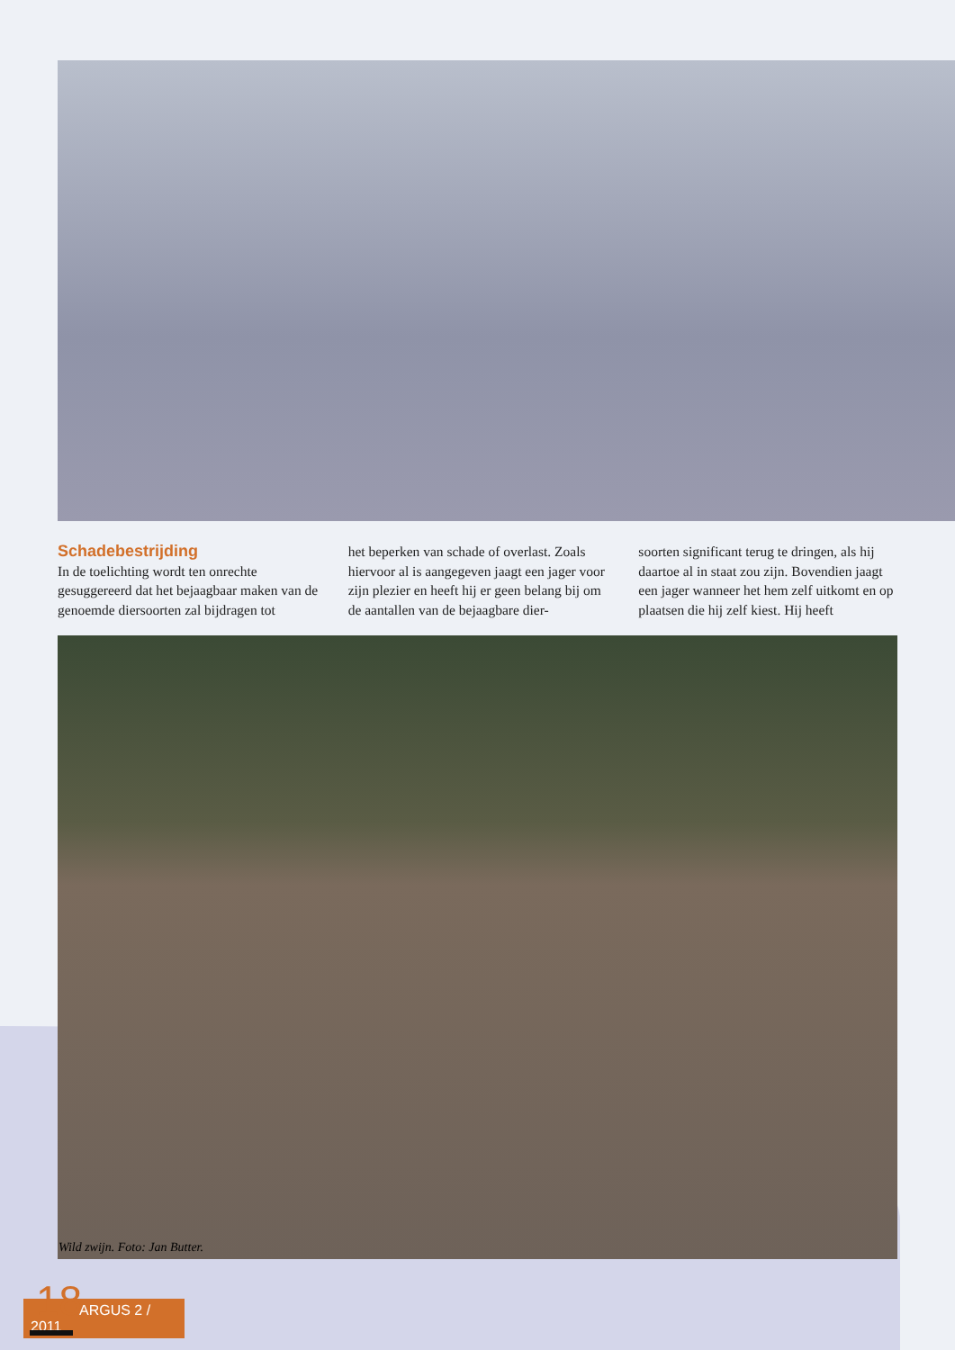Schadebestrijding
In de toelichting wordt ten onrechte gesuggereerd dat het bejaagbaar maken van de genoemde diersoorten zal bijdragen tot
het beperken van schade of overlast. Zoals hiervoor al is aangegeven jaagt een jager voor zijn plezier en heeft hij er geen belang bij om de aantallen van de bejaagbare dier-
soorten significant terug te dringen, als hij daartoe al in staat zou zijn. Bovendien jaagt een jager wanneer het hem zelf uitkomt en op plaatsen die hij zelf kiest. Hij heeft
Wild zwijn. Foto: Jan Butter.
18
ARGUS 2 / 2011